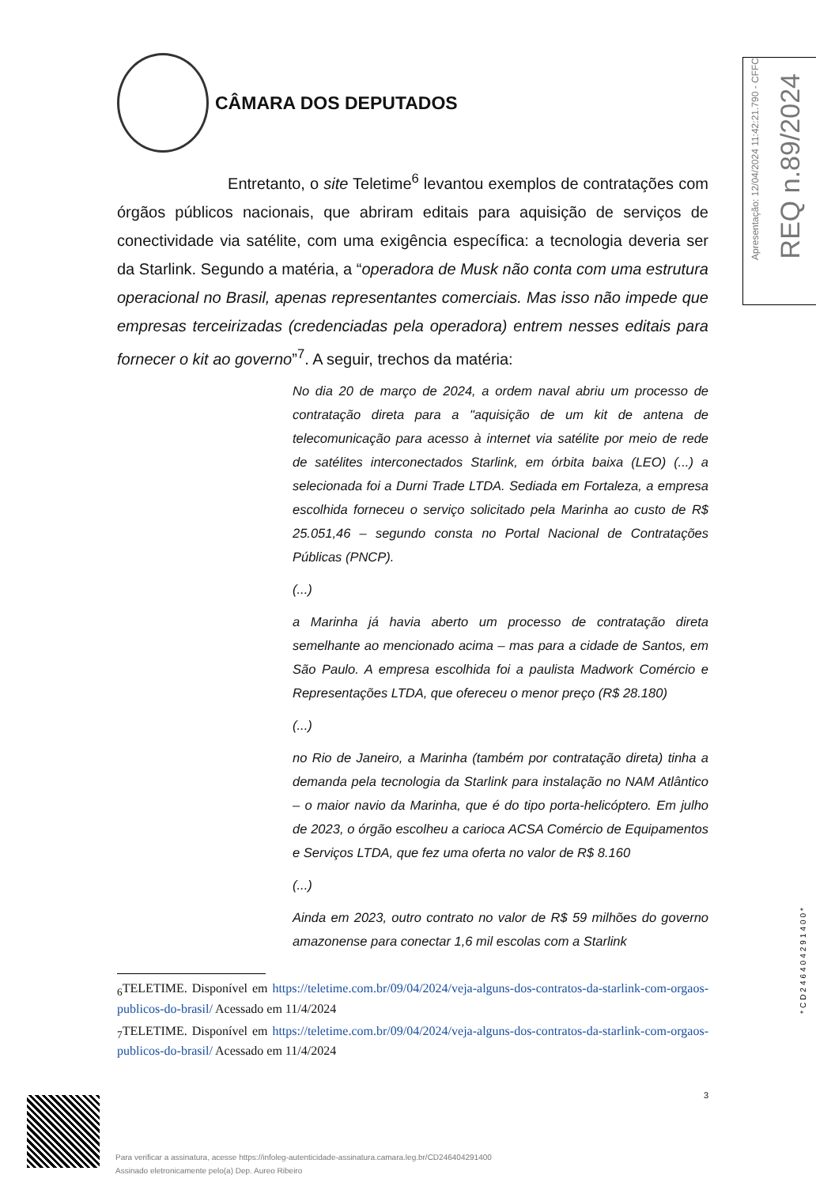CÂMARA DOS DEPUTADOS
Entretanto, o site Teletime<sup>6</sup> levantou exemplos de contratações com órgãos públicos nacionais, que abriram editais para aquisição de serviços de conectividade via satélite, com uma exigência específica: a tecnologia deveria ser da Starlink. Segundo a matéria, a “operadora de Musk não conta com uma estrutura operacional no Brasil, apenas representantes comerciais. Mas isso não impede que empresas terceirizadas (credenciadas pela operadora) entrem nesses editais para fornecer o kit ao governo”<sup>7</sup>. A seguir, trechos da matéria:
No dia 20 de março de 2024, a ordem naval abriu um processo de contratação direta para a "aquisição de um kit de antena de telecomunicação para acesso à internet via satélite por meio de rede de satélites interconectados Starlink, em órbita baixa (LEO) (...) a selecionada foi a Durni Trade LTDA. Sediada em Fortaleza, a empresa escolhida forneceu o serviço solicitado pela Marinha ao custo de R$ 25.051,46 – segundo consta no Portal Nacional de Contratações Públicas (PNCP).
(...)
a Marinha já havia aberto um processo de contratação direta semelhante ao mencionado acima – mas para a cidade de Santos, em São Paulo. A empresa escolhida foi a paulista Madwork Comércio e Representações LTDA, que ofereceu o menor preço (R$ 28.180)
(...)
no Rio de Janeiro, a Marinha (também por contratação direta) tinha a demanda pela tecnologia da Starlink para instalação no NAM Atlântico – o maior navio da Marinha, que é do tipo porta-helicóptero. Em julho de 2023, o órgão escolheu a carioca ACSA Comércio de Equipamentos e Serviços LTDA, que fez uma oferta no valor de R$ 8.160
(...)
Ainda em 2023, outro contrato no valor de R$ 59 milhões do governo amazonense para conectar 1,6 mil escolas com a Starlink
<sub>6</sub>TELETIME. Disponível em https://teletime.com.br/09/04/2024/veja-alguns-dos-contratos-da-starlink-com-orgaos-publicos-do-brasil/ Acessado em 11/4/2024
<sub>7</sub>TELETIME. Disponível em https://teletime.com.br/09/04/2024/veja-alguns-dos-contratos-da-starlink-com-orgaos-publicos-do-brasil/ Acessado em 11/4/2024
3
Apresentação: 12/04/2024 11:42:21.790 - CFFC
REQ n.89/2024
*CD246404291400*
Para verificar a assinatura, acesse https://infoleg-autenticidade-assinatura.camara.leg.br/CD246404291400
Assinado eletronicamente pelo(a) Dep. Aureo Ribeiro